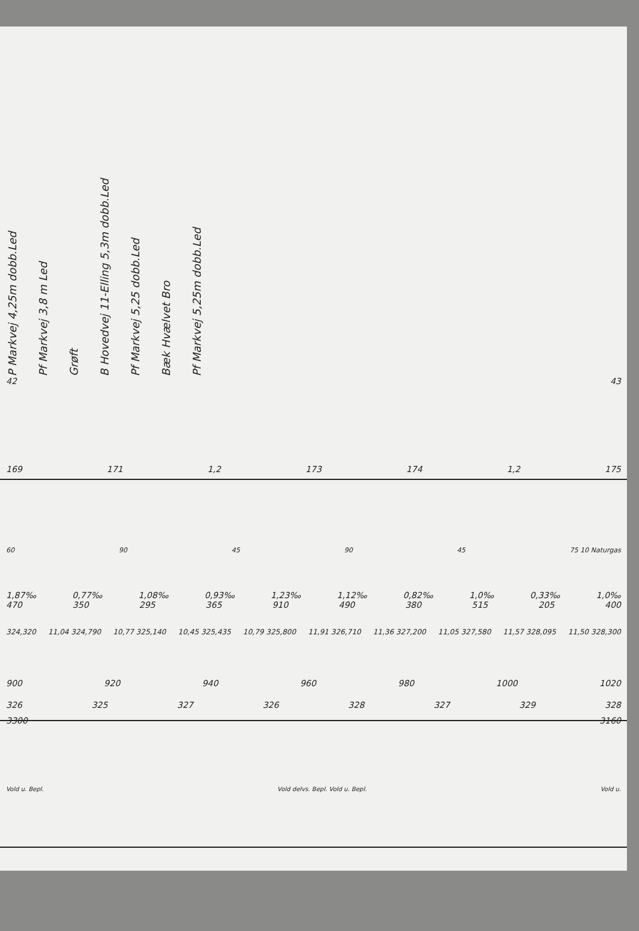P Markvej 4,25m dobb.Led
Pf Markvej 3,8 m Led
Grøft
B Hovedvej 11-Elling 5,3m dobb.Led
Pf Markvej 5,25 dobb.Led
Bæk Hvælvet Bro
Pf Markvej 5,25m dobb.Led
42 43
169 171 1,2 173 174 1,2 175
60 90 45 90 45 75 10 Naturgas
1,87‰ 0,77‰ 1,08‰ 0,93‰ 1,23‰ 1,12‰ 0,82‰ 1,0‰ 0,33‰ 1,0‰
470 350 295 365 910 490 380 515 205 400
324,320 11,04 324,790 10,77 325,140 10,45 325,435 10,79 325,800 11,91 326,710 11,36 327,200 11,05 327,580 11,57 328,095 11,50 328,300
900 920 940 960 980 1000 1020
326 325 327 326 328 327 329 328
3300 3160
Vold u. Bepl. Vold delvs. Bepl. Vold u. Bepl. Vold u.